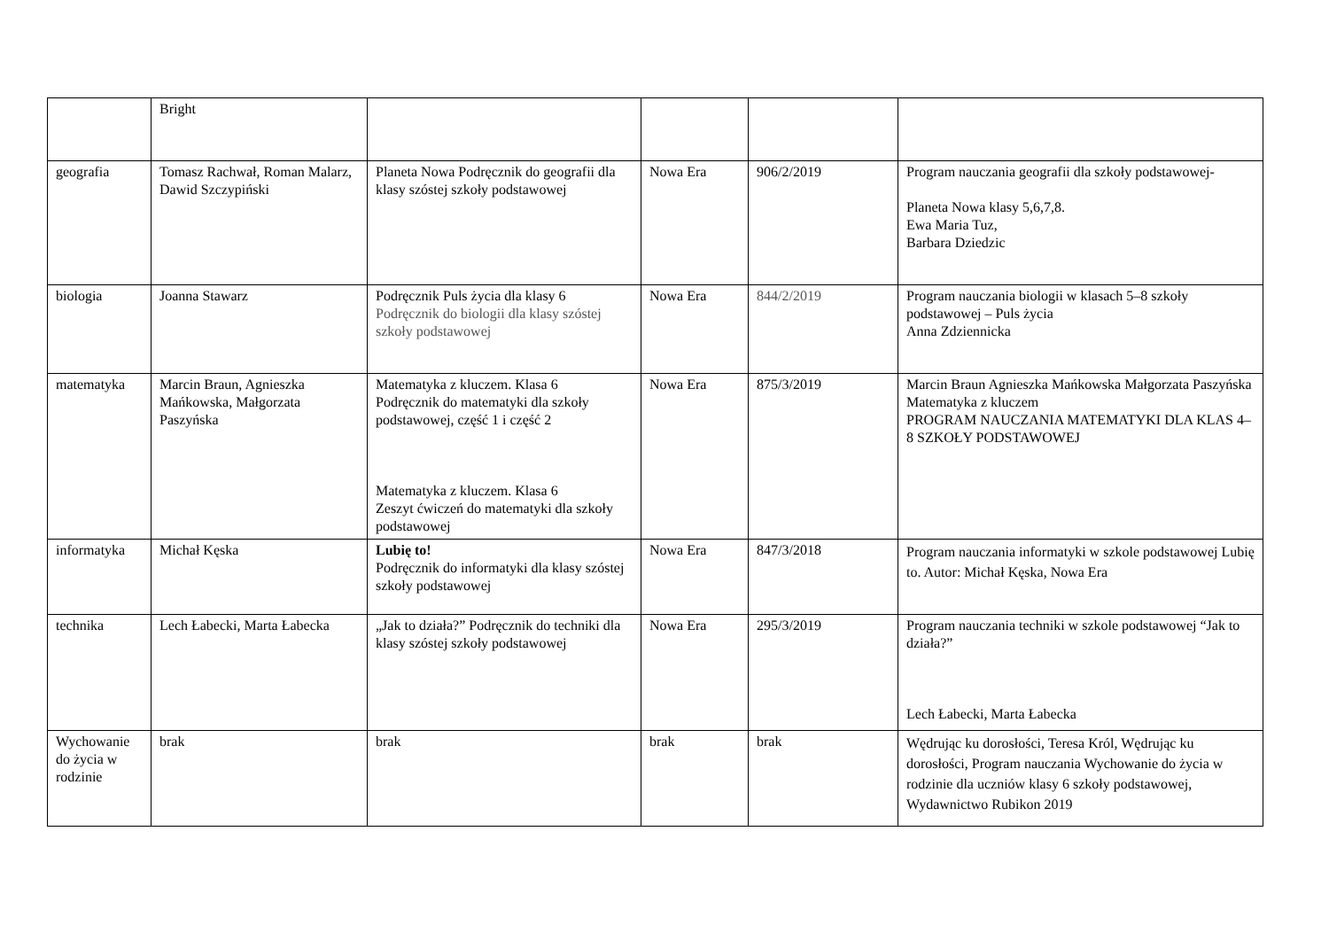| | Bright | | | | |
| geografia | Tomasz Rachwał, Roman Malarz, Dawid Szczypiński | Planeta Nowa Podręcznik do geografii dla klasy szóstej szkoły podstawowej | Nowa Era | 906/2/2019 | Program nauczania geografii dla szkoły podstawowej- Planeta Nowa klasy 5,6,7,8. Ewa Maria Tuz, Barbara Dziedzic |
| biologia | Joanna Stawarz | Podręcznik Puls życia dla klasy 6 Podręcznik do biologii dla klasy szóstej szkoły podstawowej | Nowa Era | 844/2/2019 | Program nauczania biologii w klasach 5–8 szkoły podstawowej – Puls życia Anna Zdziennicka |
| matematyka | Marcin Braun, Agnieszka Mańkowska, Małgorzata Paszyńska | Matematyka z kluczem. Klasa 6 Podręcznik do matematyki dla szkoły podstawowej, część 1 i część 2 Matematyka z kluczem. Klasa 6 Zeszyt ćwiczeń do matematyki dla szkoły podstawowej | Nowa Era | 875/3/2019 | Marcin Braun Agnieszka Mańkowska Małgorzata Paszyńska Matematyka z kluczem PROGRAM NAUCZANIA MATEMATYKI DLA KLAS 4–8 SZKOŁY PODSTAWOWEJ |
| informatyka | Michał Kęska | Lubię to! Podręcznik do informatyki dla klasy szóstej szkoły podstawowej | Nowa Era | 847/3/2018 | Program nauczania informatyki w szkole podstawowej Lubię to. Autor: Michał Kęska, Nowa Era |
| technika | Lech Łabecki, Marta Łabecka | „Jak to działa?” Podręcznik do techniki dla klasy szóstej szkoły podstawowej | Nowa Era | 295/3/2019 | Program nauczania techniki w szkole podstawowej “Jak to działa?” Lech Łabecki, Marta Łabecka |
| Wychowanie do życia w rodzinie | brak | brak | brak | brak | Wędrując ku dorosłości, Teresa Król, Wędrując ku dorosłości, Program nauczania Wychowanie do życia w rodzinie dla uczniów klasy 6 szkoły podstawowej, Wydawnictwo Rubikon 2019 |